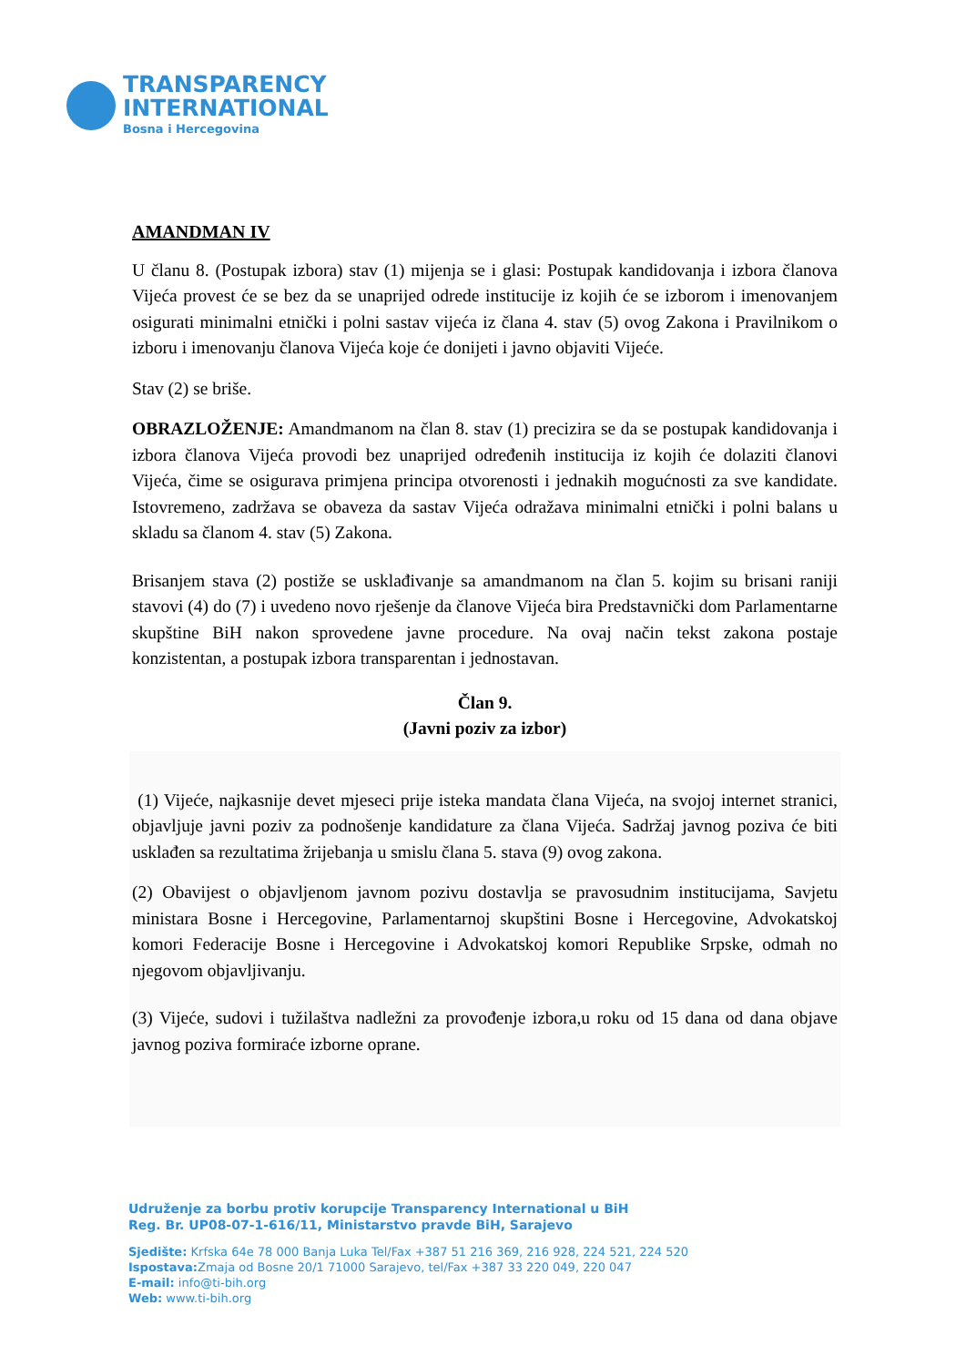TRANSPARENCY
INTERNATIONAL
Bosna i Hercegovina
AMANDMAN IV
U članu 8. (Postupak izbora) stav (1) mijenja se i glasi: Postupak kandidovanja i izbora članova Vijeća provest će se bez da se unaprijed odrede institucije iz kojih će se izborom i imenovanjem osigurati minimalni etnički i polni sastav vijeća iz člana 4. stav (5) ovog Zakona i Pravilnikom o izboru i imenovanju članova Vijeća koje će donijeti i javno objaviti Vijeće.
Stav (2) se briše.
OBRAZLOŽENJE: Amandmanom na član 8. stav (1) precizira se da se postupak kandidovanja i izbora članova Vijeća provodi bez unaprijed određenih institucija iz kojih će dolaziti članovi Vijeća, čime se osigurava primjena principa otvorenosti i jednakih mogućnosti za sve kandidate. Istovremeno, zadržava se obaveza da sastav Vijeća odražava minimalni etnički i polni balans u skladu sa članom 4. stav (5) Zakona.
Brisanjem stava (2) postiže se usklađivanje sa amandmanom na član 5. kojim su brisani raniji stavovi (4) do (7) i uvedeno novo rješenje da članove Vijeća bira Predstavnički dom Parlamentarne skupštine BiH nakon sprovedene javne procedure. Na ovaj način tekst zakona postaje konzistentan, a postupak izbora transparentan i jednostavan.
Član 9.
(Javni poziv za izbor)
(1) Vijeće, najkasnije devet mjeseci prije isteka mandata člana Vijeća, na svojoj internet stranici, objavljuje javni poziv za podnošenje kandidature za člana Vijeća. Sadržaj javnog poziva će biti usklađen sa rezultatima žrijebanja u smislu člana 5. stava (9) ovog zakona.
(2) Obavijest o objavljenom javnom pozivu dostavlja se pravosudnim institucijama, Savjetu ministara Bosne i Hercegovine, Parlamentarnoj skupštini Bosne i Hercegovine, Advokatskoj komori Federacije Bosne i Hercegovine i Advokatskoj komori Republike Srpske, odmah no njegovom objavljivanju.
(3) Vijeće, sudovi i tužilaštva nadležni za provođenje izbora,u roku od 15 dana od dana objave javnog poziva formiraće izborne oprane.
Udruženje za borbu protiv korupcije Transparency International u BiH
Reg. Br. UP08-07-1-616/11, Ministarstvo pravde BiH, Sarajevo
Sjedište: Krfska 64e 78 000 Banja Luka Tel/Fax +387 51 216 369, 216 928, 224 521, 224 520
Ispostava: Zmaja od Bosne 20/1 71000 Sarajevo, tel/Fax +387 33 220 049, 220 047
E-mail: info@ti-bih.org
Web: www.ti-bih.org